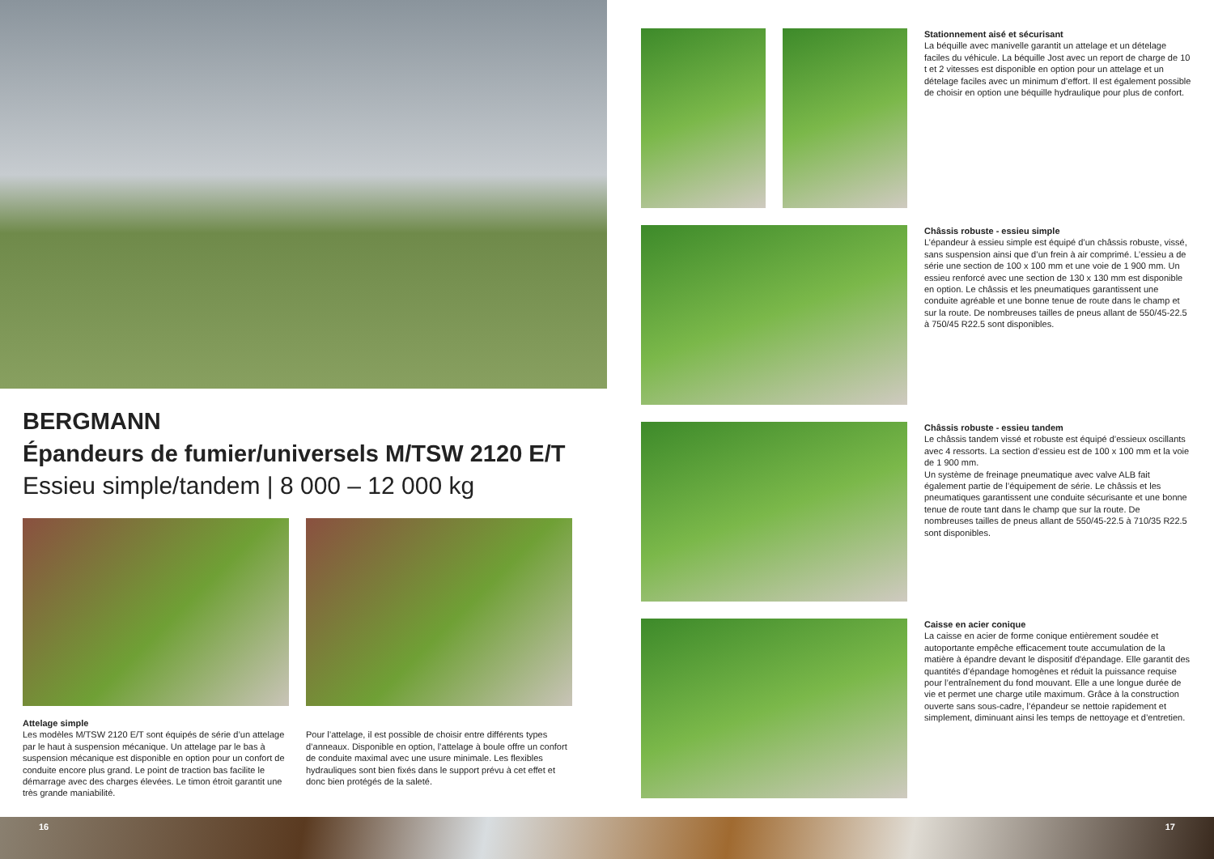BERGMANN
Épandeurs de fumier/universels M/TSW 2120 E/T
Essieu simple/tandem | 8 000 – 12 000 kg
Attelage simple
Les modèles M/TSW 2120 E/T sont équipés de série d’un attelage par le haut à suspension mécanique. Un attelage par le bas à suspension mécanique est disponible en option pour un confort de conduite encore plus grand. Le point de traction bas facilite le démarrage avec des charges élevées. Le timon étroit garantit une très grande maniabilité.
Pour l’attelage, il est possible de choisir entre différents types d’anneaux. Disponible en option, l’attelage à boule offre un confort de conduite maximal avec une usure minimale. Les flexibles hydrauliques sont bien fixés dans le support prévu à cet effet et donc bien protégés de la saleté.
Stationnement aisé et sécurisant
La béquille avec manivelle garantit un attelage et un dételage faciles du véhicule. La béquille Jost avec un report de charge de 10 t et 2 vitesses est disponible en option pour un attelage et un dételage faciles avec un minimum d’effort. Il est également possible de choisir en option une béquille hydraulique pour plus de confort.
Châssis robuste - essieu simple
L’épandeur à essieu simple est équipé d’un châssis robuste, vissé, sans suspension ainsi que d’un frein à air comprimé. L’essieu a de série une section de 100 x 100 mm et une voie de 1 900 mm. Un essieu renforcé avec une section de 130 x 130 mm est disponible en option. Le châssis et les pneumatiques garantissent une conduite agréable et une bonne tenue de route dans le champ et sur la route. De nombreuses tailles de pneus allant de 550/45-22.5 à 750/45 R22.5 sont disponibles.
Châssis robuste - essieu tandem
Le châssis tandem vissé et robuste est équipé d’essieux oscillants avec 4 ressorts. La section d’essieu est de 100 x 100 mm et la voie de 1 900 mm.
Un système de freinage pneumatique avec valve ALB fait également partie de l’équipement de série. Le châssis et les pneumatiques garantissent une conduite sécurisante et une bonne tenue de route tant dans le champ que sur la route. De nombreuses tailles de pneus allant de 550/45-22.5 à 710/35 R22.5 sont disponibles.
Caisse en acier conique
La caisse en acier de forme conique entièrement soudée et autoportante empêche efficacement toute accumulation de la matière à épandre devant le dispositif d'épandage. Elle garantit des quantités d’épandage homogènes et réduit la puissance requise pour l’entraînement du fond mouvant. Elle a une longue durée de vie et permet une charge utile maximum. Grâce à la construction ouverte sans sous-cadre, l’épandeur se nettoie rapidement et simplement, diminuant ainsi les temps de nettoyage et d’entretien.
16 17